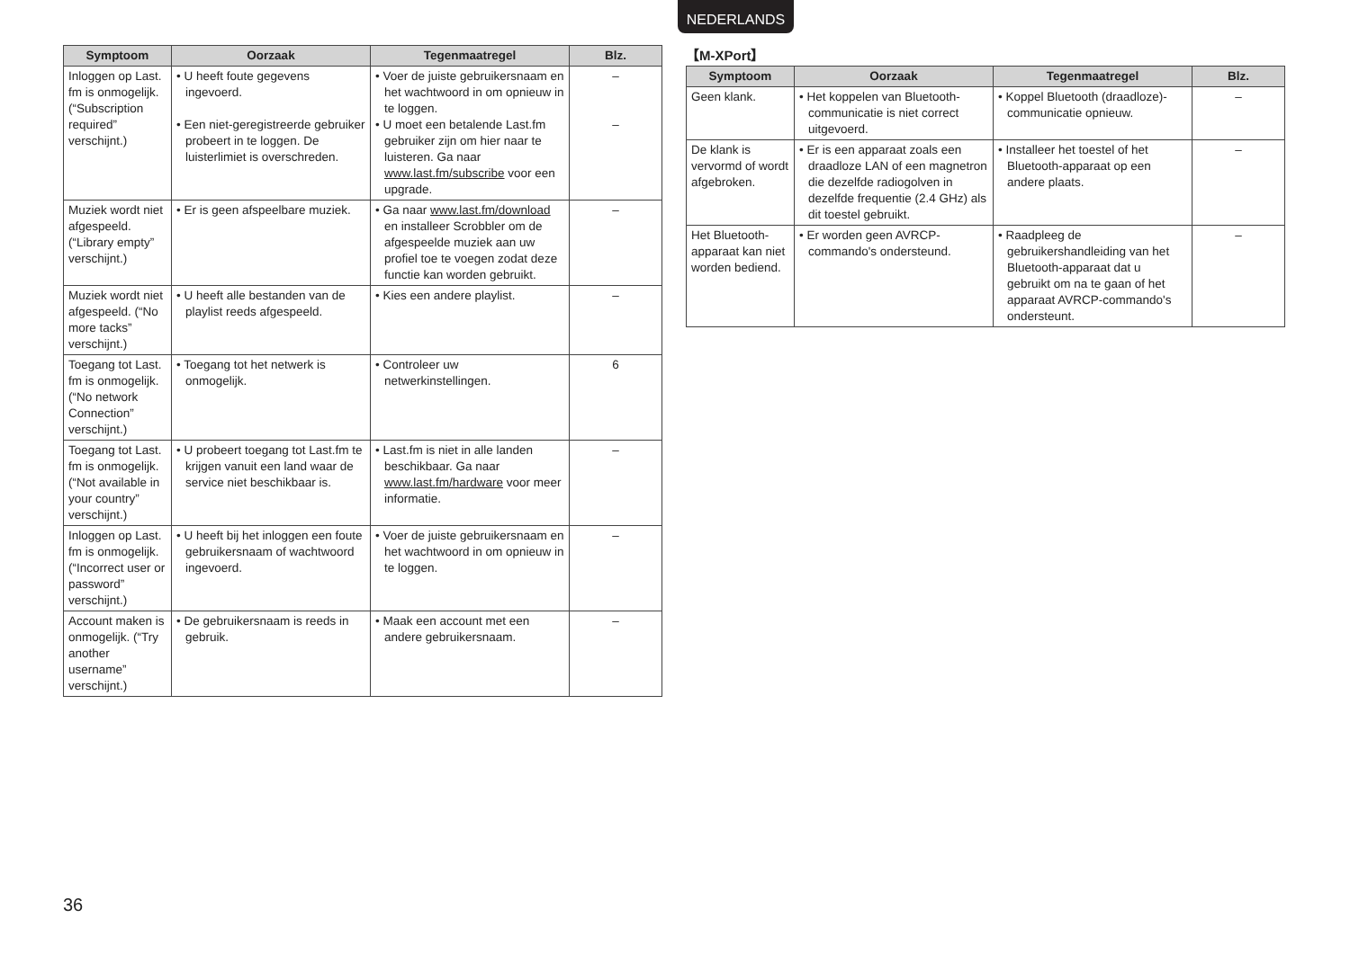NEDERLANDS
| Symptoom | Oorzaak | Tegenmaatregel | Blz. |
| --- | --- | --- | --- |
| Inloggen op Last. fm is onmogelijk. (“Subscription required” verschijnt.) | • U heeft foute gegevens ingevoerd. • Een niet-geregistreerde gebruiker probeert in te loggen. De luisterlimiet is overschreden. | • Voer de juiste gebruikersnaam en het wachtwoord in om opnieuw in te loggen. • U moet een betalende Last.fm gebruiker zijn om hier naar te luisteren. Ga naar www.last.fm/subscribe voor een upgrade. | – – |
| Muziek wordt niet afgespeeld. (“Library empty” verschijnt.) | • Er is geen afspeelbare muziek. | • Ga naar www.last.fm/download en installeer Scrobbler om de afgespeelde muziek aan uw profiel toe te voegen zodat deze functie kan worden gebruikt. | – |
| Muziek wordt niet afgespeeld. (“No more tacks” verschijnt.) | • U heeft alle bestanden van de playlist reeds afgespeeld. | • Kies een andere playlist. | – |
| Toegang tot Last. fm is onmogelijk. (“No network Connection” verschijnt.) | • Toegang tot het netwerk is onmogelijk. | • Controleer uw netwerkinstellingen. | 6 |
| Toegang tot Last. fm is onmogelijk. (“Not available in your country” verschijnt.) | • U probeert toegang tot Last.fm te krijgen vanuit een land waar de service niet beschikbaar is. | • Last.fm is niet in alle landen beschikbaar. Ga naar www.last.fm/hardware voor meer informatie. | – |
| Inloggen op Last. fm is onmogelijk. (“Incorrect user or password” verschijnt.) | • U heeft bij het inloggen een foute gebruikersnaam of wachtwoord ingevoerd. | • Voer de juiste gebruikersnaam en het wachtwoord in om opnieuw in te loggen. | – |
| Account maken is onmogelijk. (“Try another username” verschijnt.) | • De gebruikersnaam is reeds in gebruik. | • Maak een account met een andere gebruikersnaam. | – |
【M-XPort】
| Symptoom | Oorzaak | Tegenmaatregel | Blz. |
| --- | --- | --- | --- |
| Geen klank. | • Het koppelen van Bluetooth-communicatie is niet correct uitgevoerd. | • Koppel Bluetooth (draadloze)-communicatie opnieuw. | – |
| De klank is vervormd of wordt afgebroken. | • Er is een apparaat zoals een draadloze LAN of een magnetron die dezelfde radiogolven in dezelfde frequentie (2.4 GHz) als dit toestel gebruikt. | • Installeer het toestel of het Bluetooth-apparaat op een andere plaats. | – |
| Het Bluetooth-apparaat kan niet worden bediend. | • Er worden geen AVRCP-commando's ondersteund. | • Raadpleeg de gebruikershandleiding van het Bluetooth-apparaat dat u gebruikt om na te gaan of het apparaat AVRCP-commando's ondersteunt. | – |
36